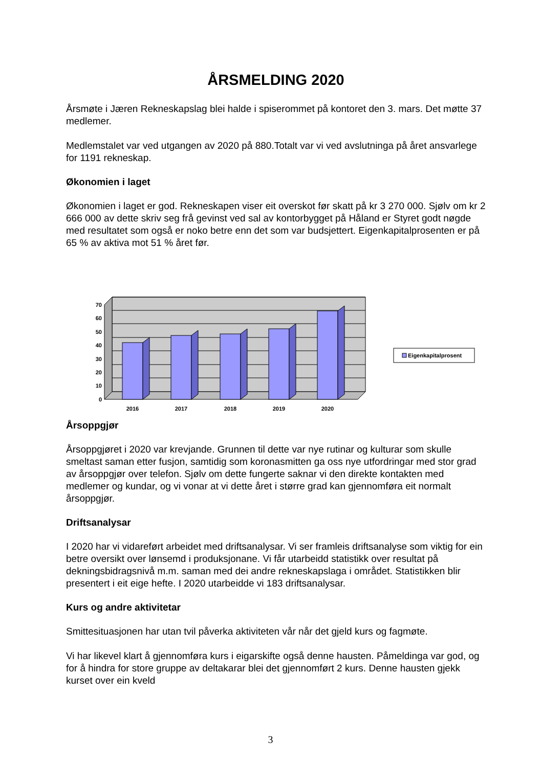ÅRSMELDING 2020
Årsmøte i Jæren Rekneskapslag blei halde i spiserommet på kontoret den 3. mars. Det møtte 37 medlemer.
Medlemstalet var ved utgangen av 2020 på 880.Totalt var vi ved avslutninga på året ansvarlege for 1191 rekneskap.
Økonomien i laget
Økonomien i laget er god. Rekneskapen viser eit overskot før skatt på kr 3 270 000. Sjølv om kr 2 666 000 av dette skriv seg frå gevinst ved sal av kontorbygget på Håland er Styret godt nøgde med resultatet som også er noko betre enn det som var budsjettert. Eigenkapitalprosenten er på 65 % av aktiva mot 51 % året før.
0
10
20
30
40
50
60
70
2016
2017
2018
2019
2020
Eigenkapitalprosent
Årsoppgjør
Årsoppgjøret i 2020 var krevjande. Grunnen til dette var nye rutinar og kulturar som skulle smeltast saman etter fusjon, samtidig som koronasmitten ga oss nye utfordringar med stor grad av årsoppgjør over telefon. Sjølv om dette fungerte saknar vi den direkte kontakten med medlemer og kundar, og vi vonar at vi dette året i større grad kan gjennomføra eit normalt årsoppgjør.
Driftsanalysar
I 2020 har vi vidareført arbeidet med driftsanalysar. Vi ser framleis driftsanalyse som viktig for ein betre oversikt over lønsemd i produksjonane. Vi får utarbeidd statistikk over resultat på dekningsbidragsnivå m.m. saman med dei andre rekneskapslaga i området. Statistikken blir presentert i eit eige hefte. I 2020 utarbeidde vi 183 driftsanalysar.
Kurs og andre aktivitetar
Smittesituasjonen har utan tvil påverka aktiviteten vår når det gjeld kurs og fagmøte.
Vi har likevel klart å gjennomføra kurs i eigarskifte også denne hausten. Påmeldinga var god, og for å hindra for store gruppe av deltakarar blei det gjennomført 2 kurs. Denne hausten gjekk kurset over ein kveld
3